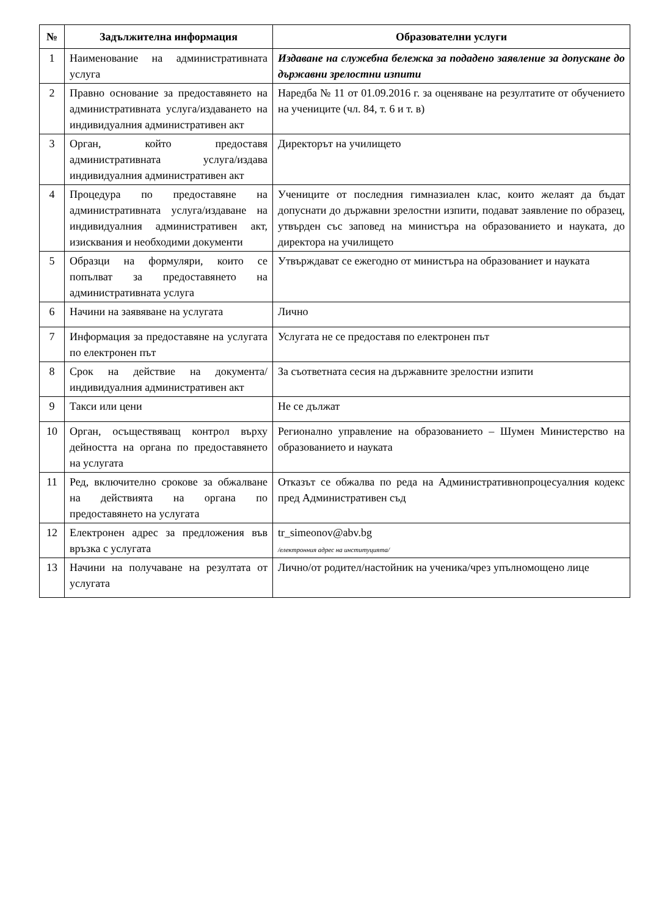| № | Задължителна информация | Образователни услуги |
| --- | --- | --- |
| 1 | Наименование на административната услуга | Издаване на служебна бележка за подадено заявление за допускане до държавни зрелостни изпити |
| 2 | Правно основание за предоставянето на административната услуга/издаването на индивидуалния административен акт | Наредба № 11 от 01.09.2016 г. за оценяване на резултатите от обучението на учениците (чл. 84, т. 6 и т. в) |
| 3 | Орган, който предоставя административната услуга/издава индивидуалния административен акт | Директорът на училището |
| 4 | Процедура по предоставяне на административната услуга/издаване на индивидуалния административен акт, изисквания и необходими документи | Учениците от последния гимназиален клас, които желаят да бъдат допуснати до държавни зрелостни изпити, подават заявление по образец, утвърден със заповед на министъра на образованието и науката, до директора на училището |
| 5 | Образци на формуляри, които се попълват за предоставянето на административната услуга | Утвърждават се ежегодно от министъра на образованиет и науката |
| 6 | Начини на заявяване на услугата | Лично |
| 7 | Информация за предоставяне на услугата по електронен път | Услугата не се предоставя по електронен път |
| 8 | Срок на действие на документа/индивидуалния административен акт | За съответната сесия на държавните зрелостни изпити |
| 9 | Такси или цени | Не се дължат |
| 10 | Орган, осъществяващ контрол върху дейността на органа по предоставянето на услугата | Регионално управление на образованието – Шумен Министерство на образованието и науката |
| 11 | Ред, включително срокове за обжалване на действията на органа по предоставянето на услугата | Отказът се обжалва по реда на Административнопроцесуалния кодекс пред Административен съд |
| 12 | Електронен адрес за предложения във връзка с услугата | tr_simeonov@abv.bg /електронния адрес на институцията/ |
| 13 | Начини на получаване на резултата от услугата | Лично/от родител/настойник на ученика/чрез упълномощено лице |